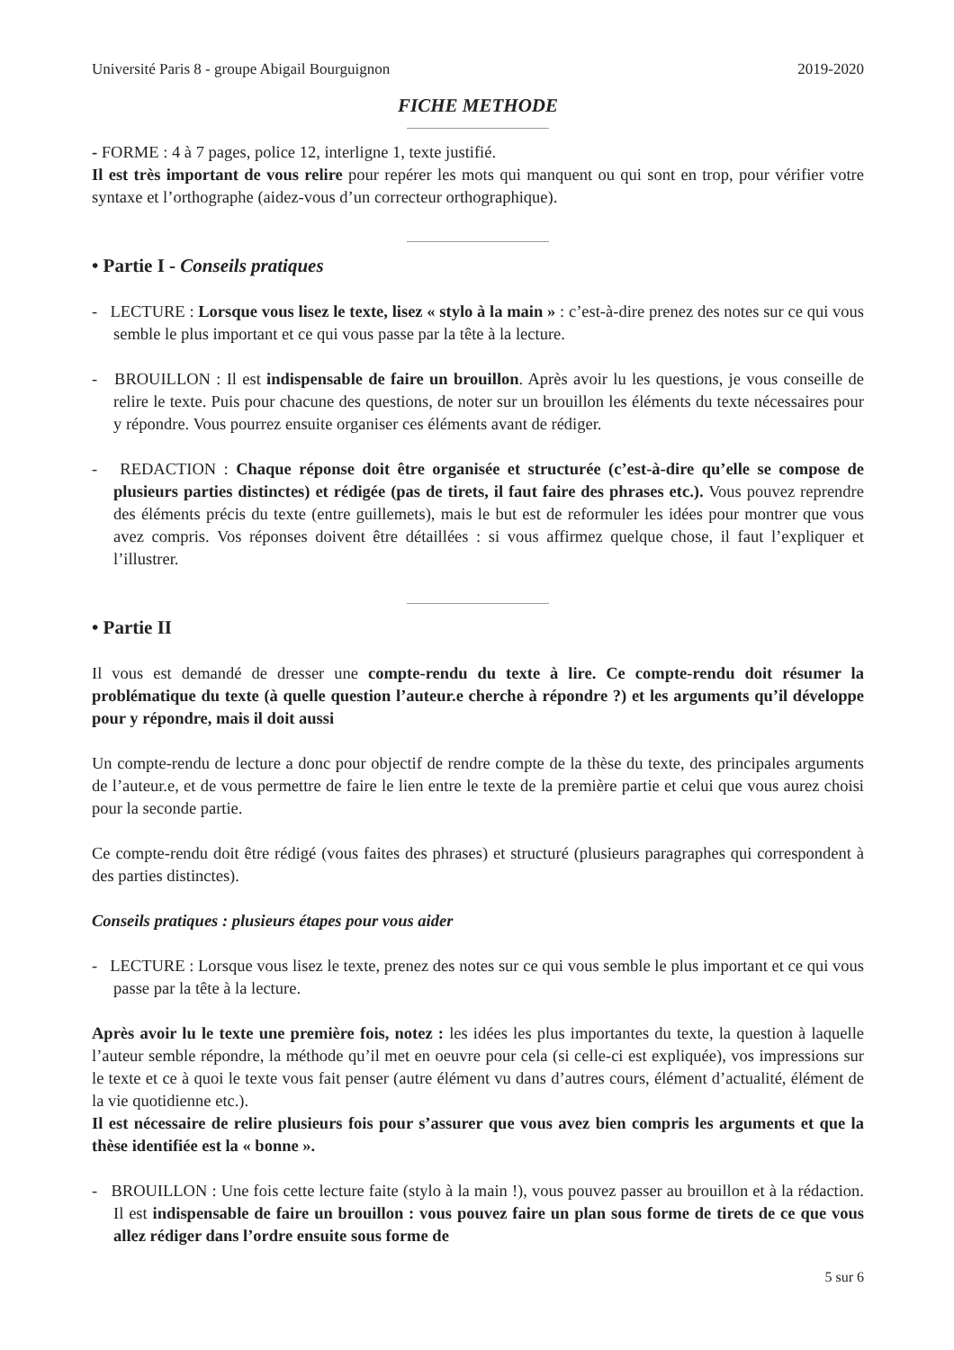Université Paris 8 - groupe Abigail Bourguignon 2019-2020
FICHE METHODE
- FORME : 4 à 7 pages, police 12, interligne 1, texte justifié.
Il est très important de vous relire pour repérer les mots qui manquent ou qui sont en trop, pour vérifier votre syntaxe et l’orthographe (aidez-vous d’un correcteur orthographique).
• Partie I - Conseils pratiques
- LECTURE : Lorsque vous lisez le texte, lisez « stylo à la main » : c’est-à-dire prenez des notes sur ce qui vous semble le plus important et ce qui vous passe par la tête à la lecture.
- BROUILLON : Il est indispensable de faire un brouillon. Après avoir lu les questions, je vous conseille de relire le texte. Puis pour chacune des questions, de noter sur un brouillon les éléments du texte nécessaires pour y répondre. Vous pourrez ensuite organiser ces éléments avant de rédiger.
- REDACTION : Chaque réponse doit être organisée et structurée (c’est-à-dire qu’elle se compose de plusieurs parties distinctes) et rédigée (pas de tirets, il faut faire des phrases etc.). Vous pouvez reprendre des éléments précis du texte (entre guillemets), mais le but est de reformuler les idées pour montrer que vous avez compris. Vos réponses doivent être détaillées : si vous affirmez quelque chose, il faut l’expliquer et l’illustrer.
• Partie II
Il vous est demandé de dresser une compte-rendu du texte à lire. Ce compte-rendu doit résumer la problématique du texte (à quelle question l’auteur.e cherche à répondre ?) et les arguments qu’il développe pour y répondre, mais il doit aussi
Un compte-rendu de lecture a donc pour objectif de rendre compte de la thèse du texte, des principales arguments de l’auteur.e, et de vous permettre de faire le lien entre le texte de la première partie et celui que vous aurez choisi pour la seconde partie.
Ce compte-rendu doit être rédigé (vous faites des phrases) et structuré (plusieurs paragraphes qui correspondent à des parties distinctes).
Conseils pratiques : plusieurs étapes pour vous aider
- LECTURE : Lorsque vous lisez le texte, prenez des notes sur ce qui vous semble le plus important et ce qui vous passe par la tête à la lecture.
Après avoir lu le texte une première fois, notez : les idées les plus importantes du texte, la question à laquelle l’auteur semble répondre, la méthode qu’il met en oeuvre pour cela (si celle-ci est expliquée), vos impressions sur le texte et ce à quoi le texte vous fait penser (autre élément vu dans d’autres cours, élément d’actualité, élément de la vie quotidienne etc.).
Il est nécessaire de relire plusieurs fois pour s’assurer que vous avez bien compris les arguments et que la thèse identifiée est la « bonne ».
- BROUILLON : Une fois cette lecture faite (stylo à la main !), vous pouvez passer au brouillon et à la rédaction. Il est indispensable de faire un brouillon : vous pouvez faire un plan sous forme de tirets de ce que vous allez rédiger dans l’ordre ensuite sous forme de
5 sur 6